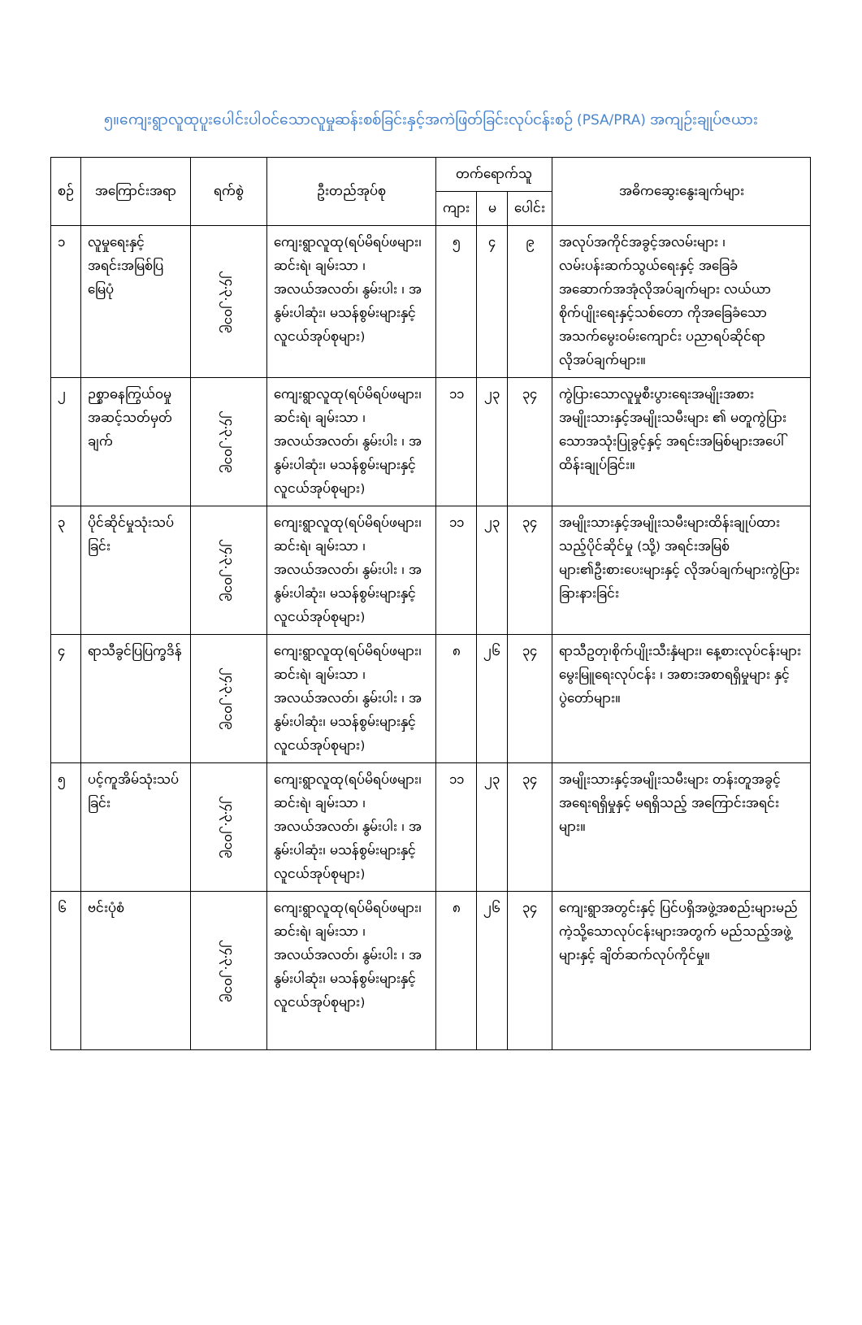၅။ကျေးရွာလူထုပူးပေါင်းပါဝင်သောလူမှုဆန်းစစ်ခြင်းနှင့်အကဲဖြတ်ခြင်းလုပ်ငန်းစဉ် (PSA/PRA) အကျဉ်းချုပ်ဇယား
| စဉ် | အကြောင်းအရာ | ရက်စွဲ | ဦးတည်အုပ်စု | တက်ရောက်သူ | | | အဓိကဆွေးနွေးချက်များ |
| --- | --- | --- | --- | --- | --- | --- | --- |
| | | | | ကျား | မ | ပေါင်း | |
| ၁ | လူမှုရေးနှင့်အရင်းအမြစ်ပြမြေပုံ | ၂၄.၃.၂၀၁၉ | ကျေးရွာလူထု(ရပ်မိရပ်ဖများ၊ ဆင်းရဲ၊ ချမ်းသာ ၊ အလယ်အလတ်၊ နွမ်းပါး ၊ အနွမ်းပါဆုံး၊ မသန်စွမ်းများနှင့် လူငယ်အုပ်စုများ) | ၅ | ၄ | ၉ | အလုပ်အကိုင်အခွင့်အလမ်းများ ၊ လမ်းပန်းဆက်သွယ်ရေးနှင့် အခြေခံအဆောက်အအုံလိုအပ်ချက်များ လယ်ယာစိုက်ပျိုးရေးနှင့်သစ်တော ကိုအခြေခံသောအသက်မွေးဝမ်းကျောင်း ပညာရပ်ဆိုင်ရာလိုအပ်ချက်များ။ |
| ၂ | ဉစ္စာဓနကြွယ်ဝမှုအဆင့်သတ်မှတ်ချက် | ၂၄.၃.၂၀၁၉ | ကျေးရွာလူထု(ရပ်မိရပ်ဖများ၊ ဆင်းရဲ၊ ချမ်းသာ ၊ အလယ်အလတ်၊ နွမ်းပါး ၊ အနွမ်းပါဆုံး၊ မသန်စွမ်းများနှင့် လူငယ်အုပ်စုများ) | ၁၁ | ၂၃ | ၃၄ | ကွဲပြားသောလူမှုစီးပွားရေးအမျိုးအစား အမျိုးသားနှင့်အမျိုးသမီးများ ၏ မတူကွဲပြားသောအသုံးပြုခွင့်နှင့် အရင်းအမြစ်များအပေါ်ထိန်းချုပ်ခြင်း။ |
| ၃ | ပိုင်ဆိုင်မှုသုံးသပ်ခြင်း | ၂၄.၃.၂၀၁၉ | ကျေးရွာလူထု(ရပ်မိရပ်ဖများ၊ ဆင်းရဲ၊ ချမ်းသာ ၊ အလယ်အလတ်၊ နွမ်းပါး ၊ အနွမ်းပါဆုံး၊ မသန်စွမ်းများနှင့် လူငယ်အုပ်စုများ) | ၁၁ | ၂၃ | ၃၄ | အမျိုးသားနှင့်အမျိုးသမီးများထိန်းချုပ်ထားသည့်ပိုင်ဆိုင်မှု (သို့) အရင်းအမြစ်များ၏ဦးစားပေးများနှင့် လိုအပ်ချက်များကွဲပြားခြားနားခြင်း |
| ၄ | ရာသီခွင်ပြပြက္ခဒိန် | ၂၄.၃.၂၀၁၉ | ကျေးရွာလူထု(ရပ်မိရပ်ဖများ၊ ဆင်းရဲ၊ ချမ်းသာ ၊ အလယ်အလတ်၊ နွမ်းပါး ၊ အနွမ်းပါဆုံး၊ မသန်စွမ်းများနှင့် လူငယ်အုပ်စုများ) | ၈ | ၂၆ | ၃၄ | ရာသီဥတု၊စိုက်ပျိုးသီးနှံများ၊ နေ့စားလုပ်ငန်းများ မွေးမြူရေးလုပ်ငန်း ၊ အစားအစာရရှိမှုများ နှင့် ပွဲတော်များ။ |
| ၅ | ပင့်ကူအိမ်သုံးသပ်ခြင်း | ၂၄.၃.၂၀၁၉ | ကျေးရွာလူထု(ရပ်မိရပ်ဖများ၊ ဆင်းရဲ၊ ချမ်းသာ ၊ အလယ်အလတ်၊ နွမ်းပါး ၊ အနွမ်းပါဆုံး၊ မသန်စွမ်းများနှင့် လူငယ်အုပ်စုများ) | ၁၁ | ၂၃ | ၃၄ | အမျိုးသားနှင့်အမျိုးသမီးများ တန်းတူအခွင့် အရေးရရှိမှုနှင့် မရရှိသည့် အကြောင်းအရင်းများ။ |
| ၆ | ဗင်းပုံစံ | ၂၄.၃.၂၀၁၉ | ကျေးရွာလူထု(ရပ်မိရပ်ဖများ၊ ဆင်းရဲ၊ ချမ်းသာ ၊ အလယ်အလတ်၊ နွမ်းပါး ၊ အနွမ်းပါဆုံး၊ မသန်စွမ်းများနှင့် လူငယ်အုပ်စုများ) | ၈ | ၂၆ | ၃၄ | ကျေးရွာအတွင်းနှင့် ပြင်ပရှိအဖွဲ့အစည်းများမည်ကဲ့သို့သောလုပ်ငန်းများအတွက် မည်သည့်အဖွဲ့များနှင့် ချိတ်ဆက်လုပ်ကိုင်မှု။ |